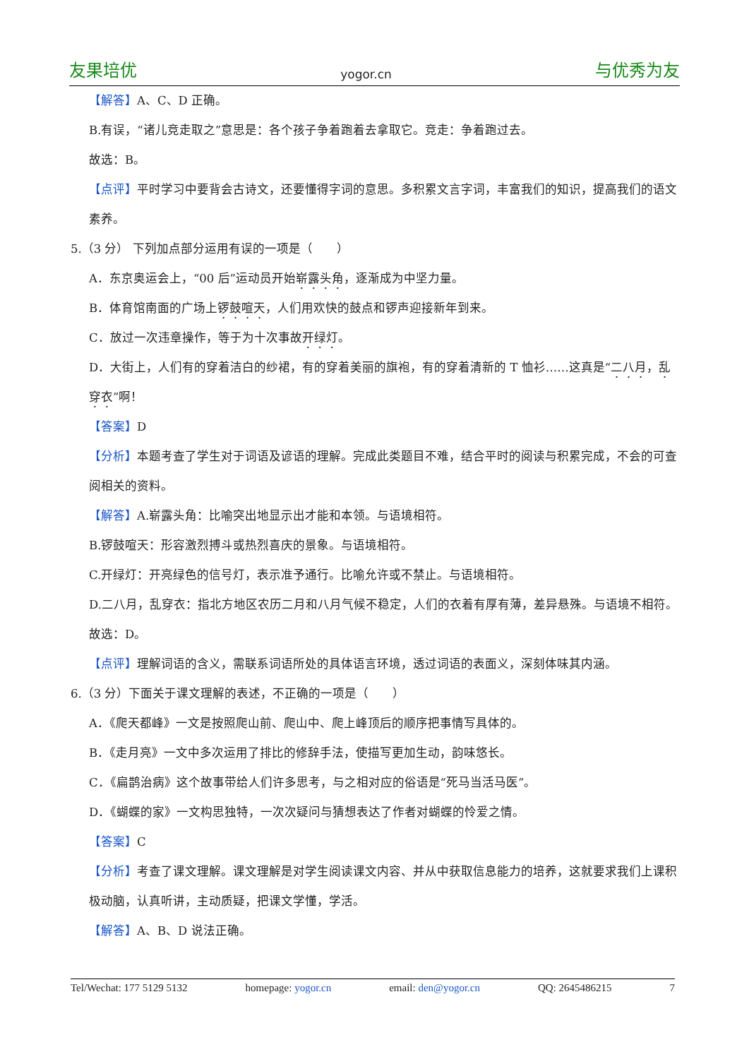友果培优 yogor.cn 与优秀为友
【解答】A、C、D 正确。
B.有误，“诸儿竞走取之”意思是：各个孩子争着跑着去拿取它。竞走：争着跑过去。
故选：B。
【点评】平时学习中要背会古诗文，还要懂得字词的意思。多积累文言字词，丰富我们的知识，提高我们的语文素养。
5.（3 分） 下列加点部分运用有误的一项是（　　）
A．东京奥运会上，“00 后”运动员开始崭露头角，逐渐成为中坚力量。
B．体育馆南面的广场上锣鼓喧天，人们用欢快的鼓点和锣声迎接新年到来。
C．放过一次违章操作，等于为十次事故开绿灯。
D．大街上，人们有的穿着洁白的纱裙，有的穿着美丽的旗袍，有的穿着清新的 T 恤衫……这真是“二八月，乱穿衣”啊！
【答案】D
【分析】本题考查了学生对于词语及谚语的理解。完成此类题目不难，结合平时的阅读与积累完成，不会的可查阅相关的资料。
【解答】A.崭露头角：比喻突出地显示出才能和本领。与语境相符。
B.锣鼓喧天：形容激烈搏斗或热烈喜庆的景象。与语境相符。
C.开绿灯：开亮绿色的信号灯，表示准予通行。比喻允许或不禁止。与语境相符。
D.二八月，乱穿衣：指北方地区农历二月和八月气候不稳定，人们的衣着有厚有薄，差异悬殊。与语境不相符。
故选：D。
【点评】理解词语的含义，需联系词语所处的具体语言环境，透过词语的表面义，深刻体味其内涵。
6.（3 分）下面关于课文理解的表述，不正确的一项是（　　）
A．《爬天都峰》一文是按照爬山前、爬山中、爬上峰顶后的顺序把事情写具体的。
B．《走月亮》一文中多次运用了排比的修辞手法，使描写更加生动，韵味悠长。
C．《扁鹊治病》这个故事带给人们许多思考，与之相对应的俗语是“死马当活马医”。
D．《蝴蝶的家》一文构思独特，一次次疑问与猜想表达了作者对蝴蝶的怜爱之情。
【答案】C
【分析】考查了课文理解。课文理解是对学生阅读课文内容、并从中获取信息能力的培养，这就要求我们上课积极动脑，认真听讲，主动质疑，把课文学懂，学活。
【解答】A、B、D 说法正确。
Tel/Wechat: 177 5129 5132 homepage: yogor.cn email: den@yogor.cn QQ: 2645486215 7